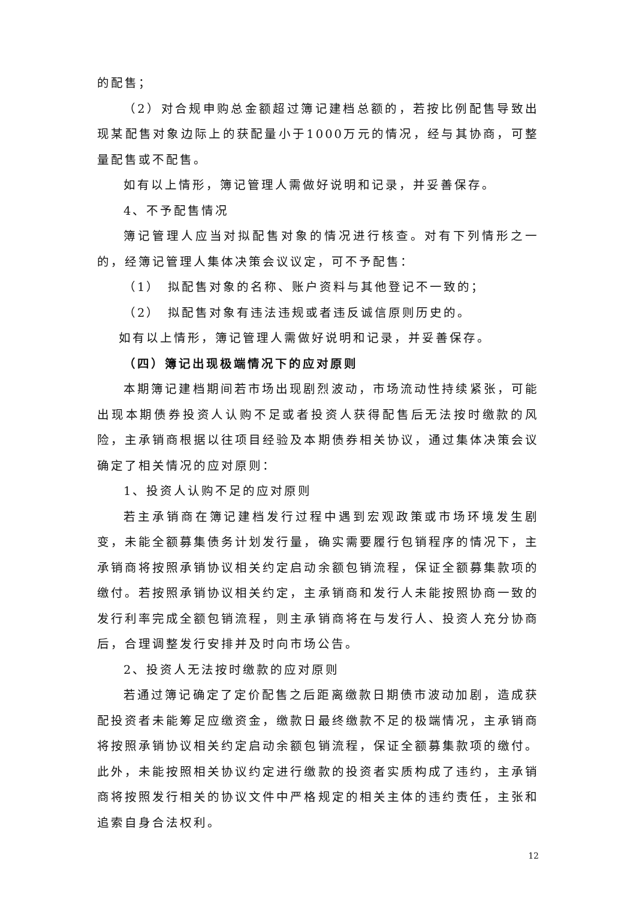的配售；
（2）对合规申购总金额超过簿记建档总额的，若按比例配售导致出现某配售对象边际上的获配量小于1000万元的情况，经与其协商，可整量配售或不配售。
如有以上情形，簿记管理人需做好说明和记录，并妥善保存。
4、不予配售情况
簿记管理人应当对拟配售对象的情况进行核查。对有下列情形之一的，经簿记管理人集体决策会议议定，可不予配售：
（1）　拟配售对象的名称、账户资料与其他登记不一致的；
（2）　拟配售对象有违法违规或者违反诚信原则历史的。
如有以上情形，簿记管理人需做好说明和记录，并妥善保存。
（四）簿记出现极端情况下的应对原则
本期簿记建档期间若市场出现剧烈波动，市场流动性持续紧张，可能出现本期债券投资人认购不足或者投资人获得配售后无法按时缴款的风险，主承销商根据以往项目经验及本期债券相关协议，通过集体决策会议确定了相关情况的应对原则：
1、投资人认购不足的应对原则
若主承销商在簿记建档发行过程中遇到宏观政策或市场环境发生剧变，未能全额募集债务计划发行量，确实需要履行包销程序的情况下，主承销商将按照承销协议相关约定启动余额包销流程，保证全额募集款项的缴付。若按照承销协议相关约定，主承销商和发行人未能按照协商一致的发行利率完成全额包销流程，则主承销商将在与发行人、投资人充分协商后，合理调整发行安排并及时向市场公告。
2、投资人无法按时缴款的应对原则
若通过簿记确定了定价配售之后距离缴款日期债市波动加剧，造成获配投资者未能筹足应缴资金，缴款日最终缴款不足的极端情况，主承销商将按照承销协议相关约定启动余额包销流程，保证全额募集款项的缴付。此外，未能按照相关协议约定进行缴款的投资者实质构成了违约，主承销商将按照发行相关的协议文件中严格规定的相关主体的违约责任，主张和追索自身合法权利。
12